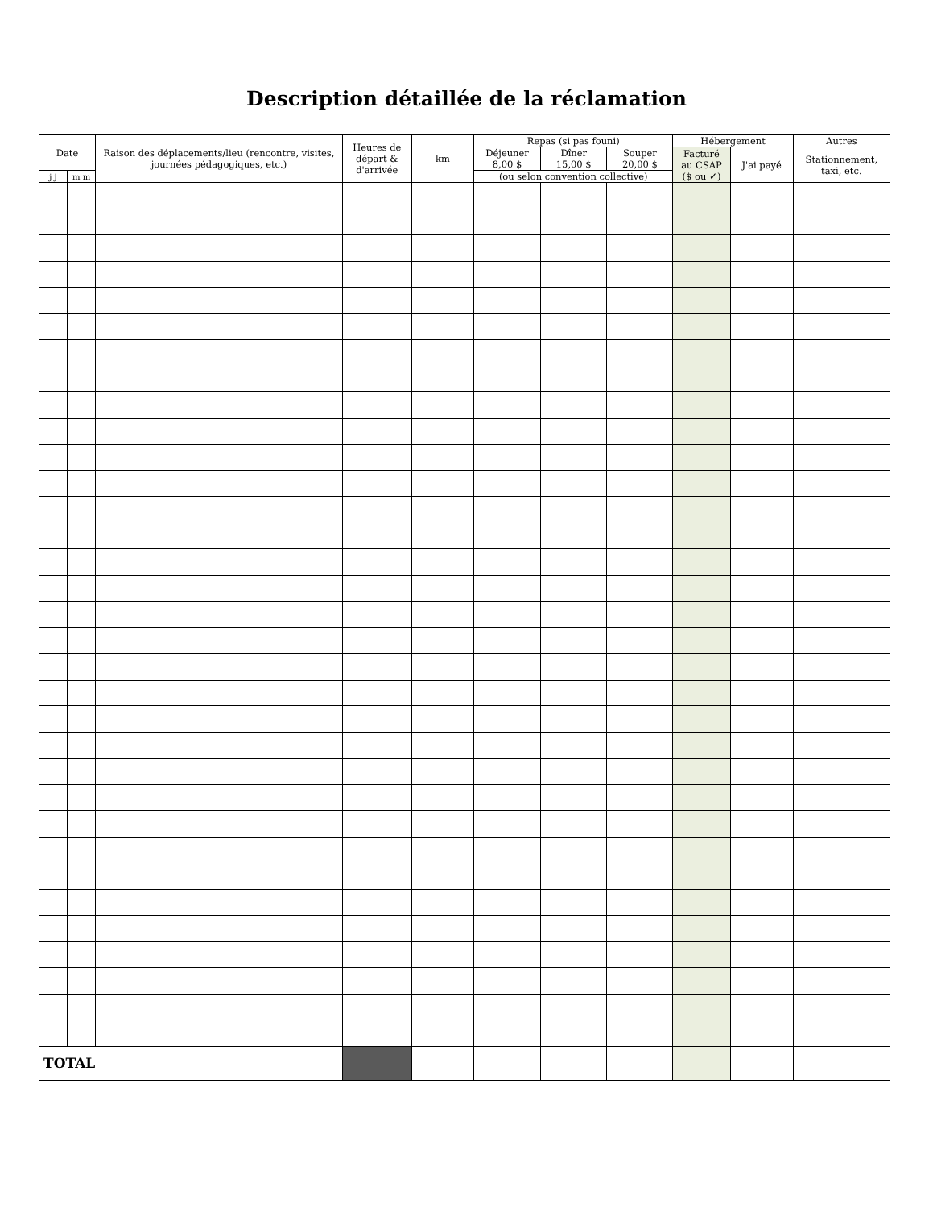Description détaillée de la réclamation
| Date | | Raison des déplacements/lieu (rencontre, visites, journées pédagogiques, etc.) | Heures de départ & d'arrivée | km | Repas (si pas founi) | | | Hébergement | | Autres |
| --- | --- | --- | --- | --- | --- | --- | --- | --- | --- | --- |
| | | | | | Déjeuner 8,00 $ | Dîner 15,00 $ | Souper 20,00 $ | Facturé au CSAP ($ ou ✓) | J'ai payé | Stationnement, taxi, etc. |
| j j | m m | | | | (ou selon convention collective) | | | | | |
| TOTAL | | | | | | | | | | |